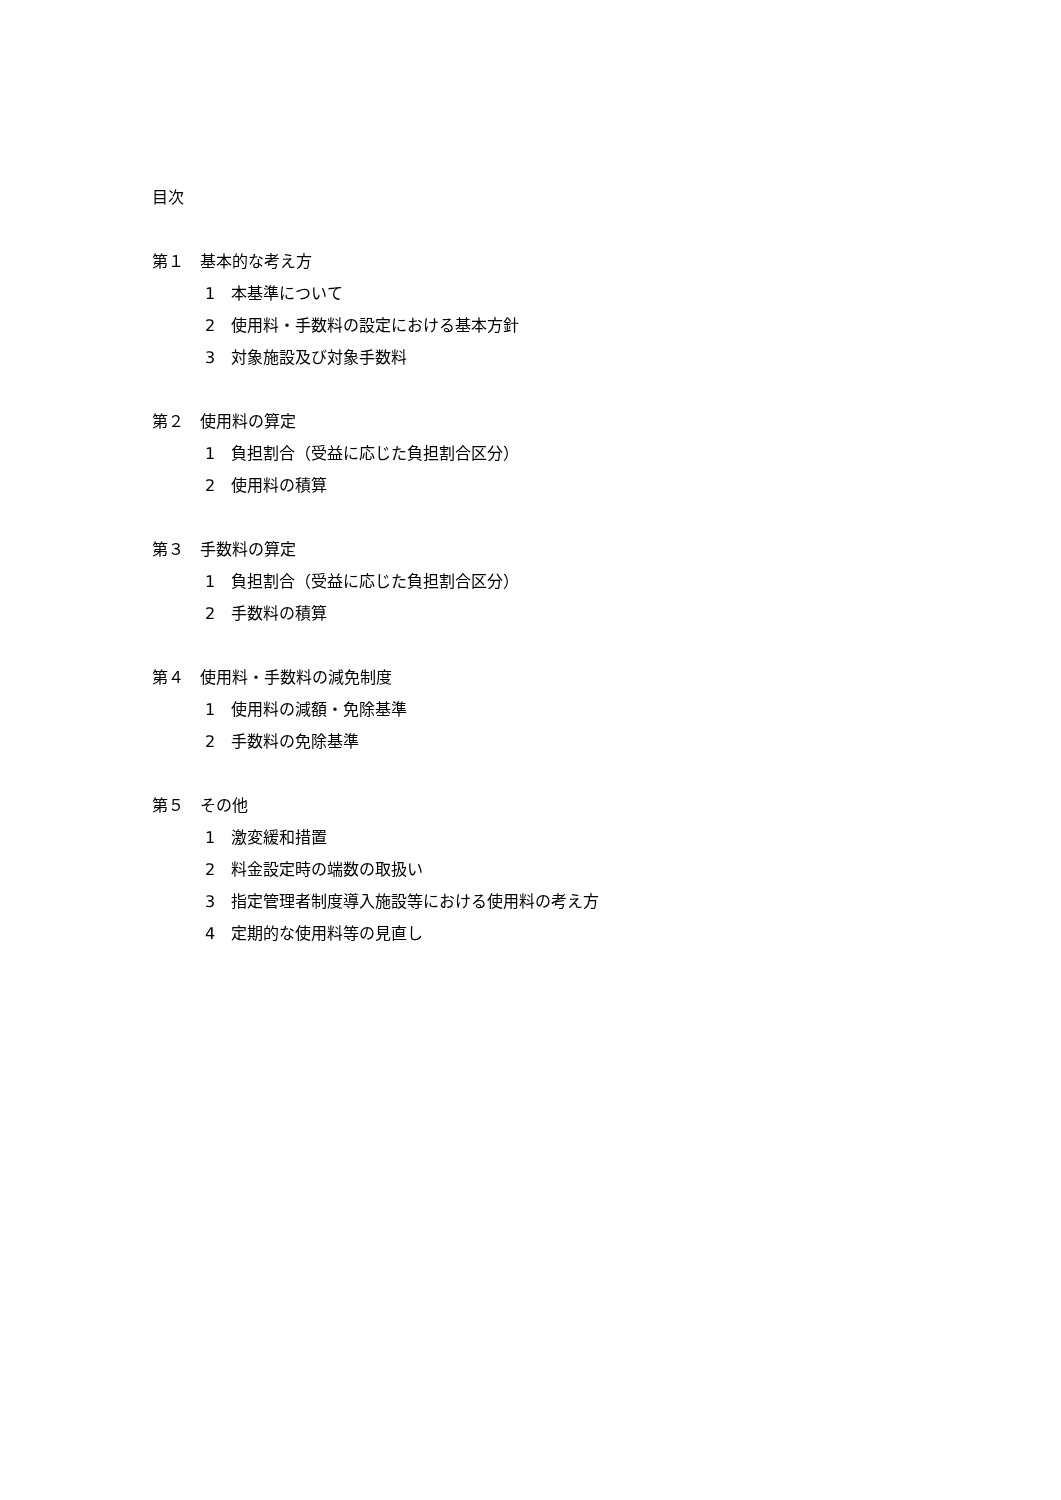目次
第１　基本的な考え方
1　本基準について
2　使用料・手数料の設定における基本方針
3　対象施設及び対象手数料
第２　使用料の算定
1　負担割合（受益に応じた負担割合区分）
2　使用料の積算
第３　手数料の算定
1　負担割合（受益に応じた負担割合区分）
2　手数料の積算
第４　使用料・手数料の減免制度
1　使用料の減額・免除基準
2　手数料の免除基準
第５　その他
1　激変緩和措置
2　料金設定時の端数の取扱い
3　指定管理者制度導入施設等における使用料の考え方
4　定期的な使用料等の見直し